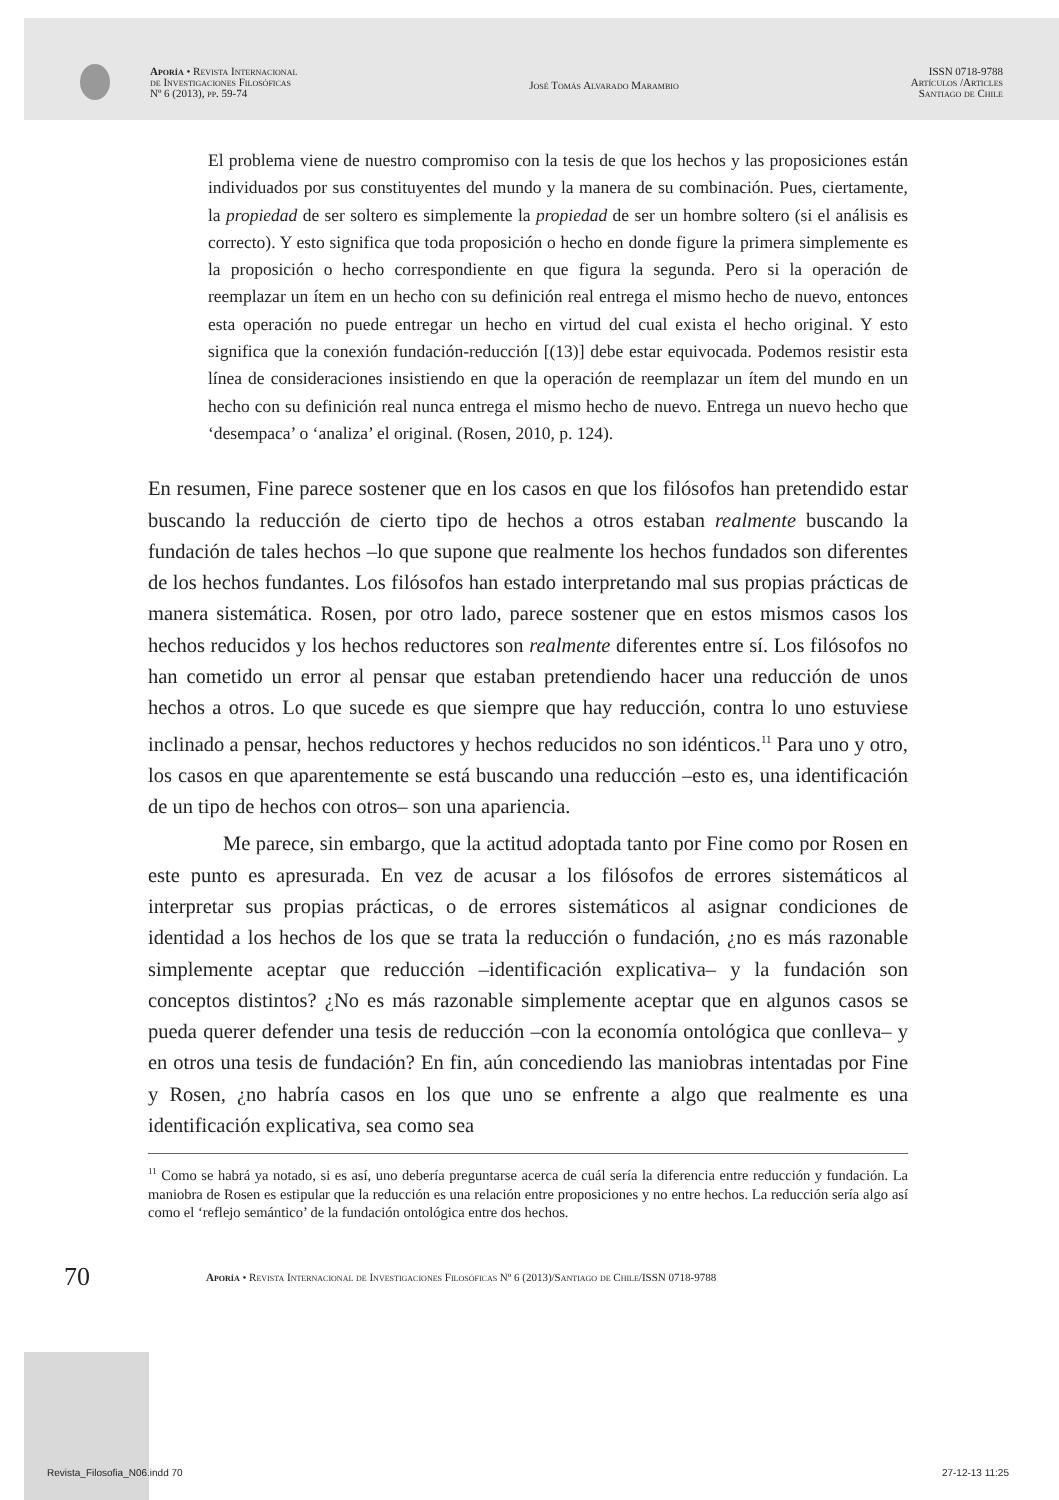Aporía • Revista Internacional
de Investigaciones Filosóficas
Nº 6 (2013), pp. 59-74
José Tomás Alvarado Marambio
ISSN 0718-9788
Artículos /Articles
Santiago de Chile
El problema viene de nuestro compromiso con la tesis de que los hechos y las proposiciones están individuados por sus constituyentes del mundo y la manera de su combinación. Pues, ciertamente, la propiedad de ser soltero es simplemente la propiedad de ser un hombre soltero (si el análisis es correcto). Y esto significa que toda proposición o hecho en donde figure la primera simplemente es la proposición o hecho correspondiente en que figura la segunda. Pero si la operación de reemplazar un ítem en un hecho con su definición real entrega el mismo hecho de nuevo, entonces esta operación no puede entregar un hecho en virtud del cual exista el hecho original. Y esto significa que la conexión fundación-reducción [(13)] debe estar equivocada. Podemos resistir esta línea de consideraciones insistiendo en que la operación de reemplazar un ítem del mundo en un hecho con su definición real nunca entrega el mismo hecho de nuevo. Entrega un nuevo hecho que ‘desempaca’ o ‘analiza’ el original. (Rosen, 2010, p. 124).
En resumen, Fine parece sostener que en los casos en que los filósofos han pretendido estar buscando la reducción de cierto tipo de hechos a otros estaban realmente buscando la fundación de tales hechos –lo que supone que realmente los hechos fundados son diferentes de los hechos fundantes. Los filósofos han estado interpretando mal sus propias prácticas de manera sistemática. Rosen, por otro lado, parece sostener que en estos mismos casos los hechos reducidos y los hechos reductores son realmente diferentes entre sí. Los filósofos no han cometido un error al pensar que estaban pretendiendo hacer una reducción de unos hechos a otros. Lo que sucede es que siempre que hay reducción, contra lo uno estuviese inclinado a pensar, hechos reductores y hechos reducidos no son idénticos.<sup>11</sup> Para uno y otro, los casos en que aparentemente se está buscando una reducción –esto es, una identificación de un tipo de hechos con otros– son una apariencia.
Me parece, sin embargo, que la actitud adoptada tanto por Fine como por Rosen en este punto es apresurada. En vez de acusar a los filósofos de errores sistemáticos al interpretar sus propias prácticas, o de errores sistemáticos al asignar condiciones de identidad a los hechos de los que se trata la reducción o fundación, ¿no es más razonable simplemente aceptar que reducción –identificación explicativa– y la fundación son conceptos distintos? ¿No es más razonable simplemente aceptar que en algunos casos se pueda querer defender una tesis de reducción –con la economía ontológica que conlleva– y en otros una tesis de fundación? En fin, aún concediendo las maniobras intentadas por Fine y Rosen, ¿no habría casos en los que uno se enfrente a algo que realmente es una identificación explicativa, sea como sea
<sup>11</sup> Como se habrá ya notado, si es así, uno debería preguntarse acerca de cuál sería la diferencia entre reducción y fundación. La maniobra de Rosen es estipular que la reducción es una relación entre proposiciones y no entre hechos. La reducción sería algo así como el ‘reflejo semántico’ de la fundación ontológica entre dos hechos.
70 Aporía • Revista Internacional de Investigaciones Filosóficas Nº 6 (2013)/Santiago de Chile/ISSN 0718-9788
Revista_Filosofia_N06.indd 70 27-12-13 11:25